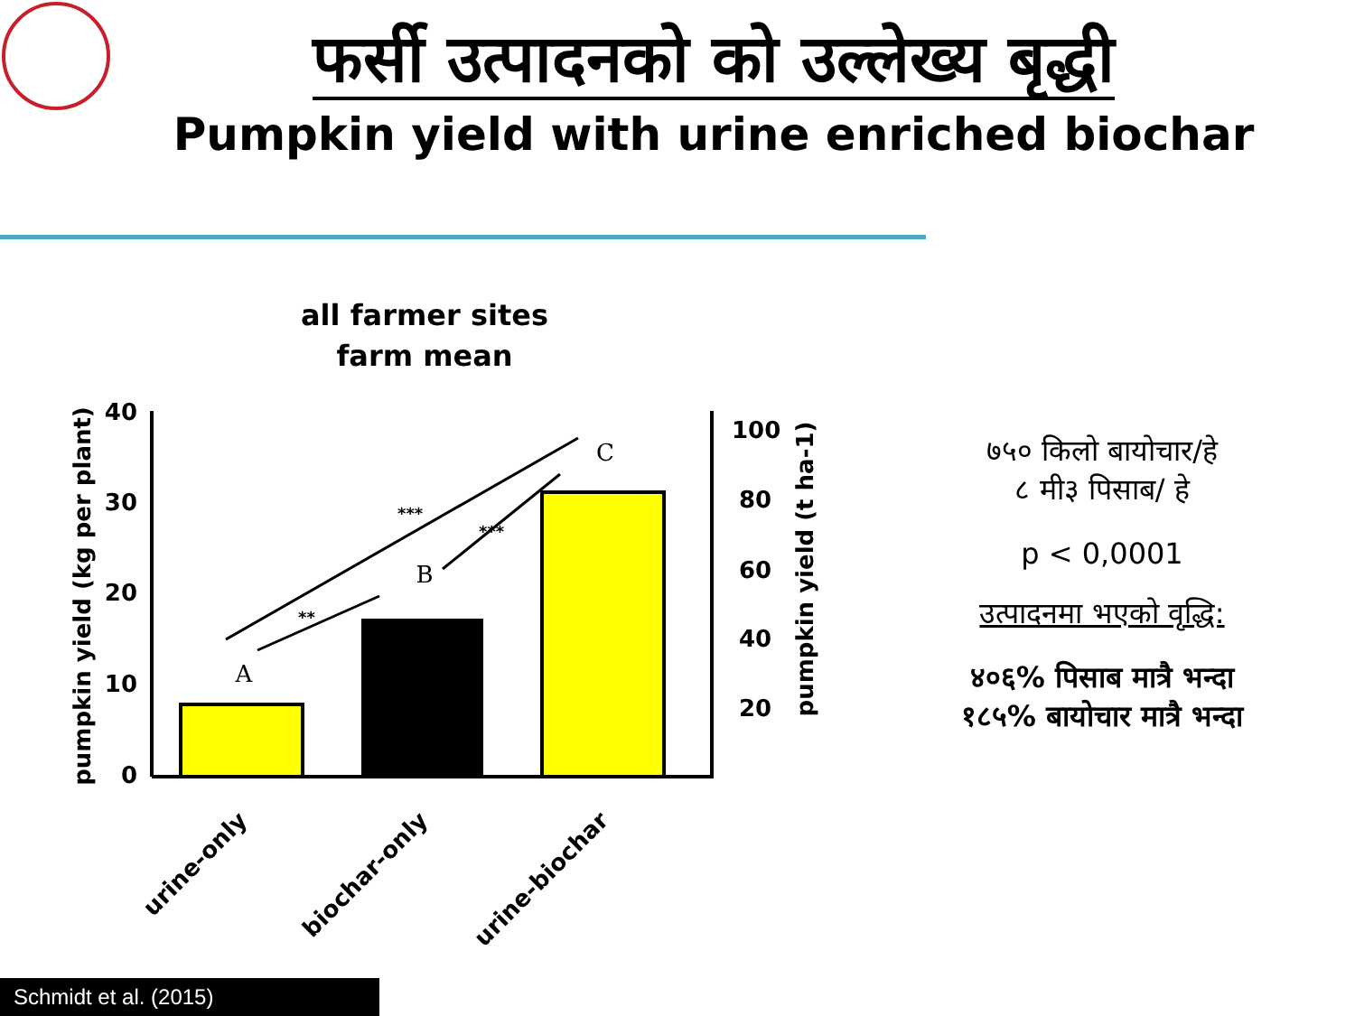फर्सी उत्पादनको को उल्लेख्य बृद्धी
Pumpkin yield with urine enriched biochar
all farmer sites
farm mean
40
30
20
10
0
100
80
60
40
20
pumpkin yield (kg per plant)
pumpkin yield (t ha-1)
A
B
C
***
**
***
urine-only
biochar-only
urine-biochar
७५० किलो बायोचार/हे
८ मी३ पिसाब/ हे
p < 0,0001
उत्पादनमा भएको वृद्धि:
४०६% पिसाब मात्रै भन्दा
१८५% बायोचार मात्रै भन्दा
Schmidt et al. (2015)